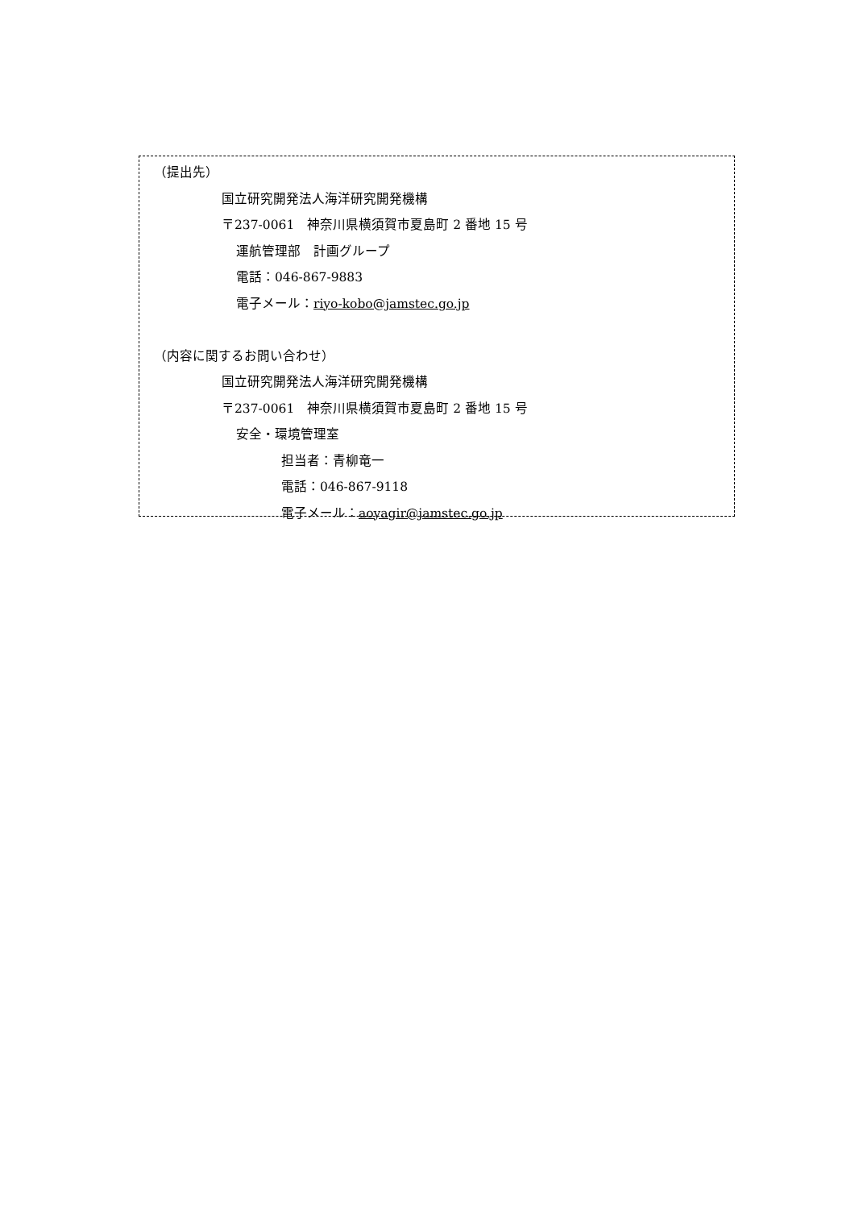（提出先）
国立研究開発法人海洋研究開発機構
〒237-0061　神奈川県横須賀市夏島町 2 番地 15 号
運航管理部　計画グループ
電話：046-867-9883
電子メール：riyo-kobo@jamstec.go.jp
（内容に関するお問い合わせ）
国立研究開発法人海洋研究開発機構
〒237-0061　神奈川県横須賀市夏島町 2 番地 15 号
安全・環境管理室
担当者：青柳竜一
電話：046-867-9118
電子メール：aoyagir@jamstec.go.jp